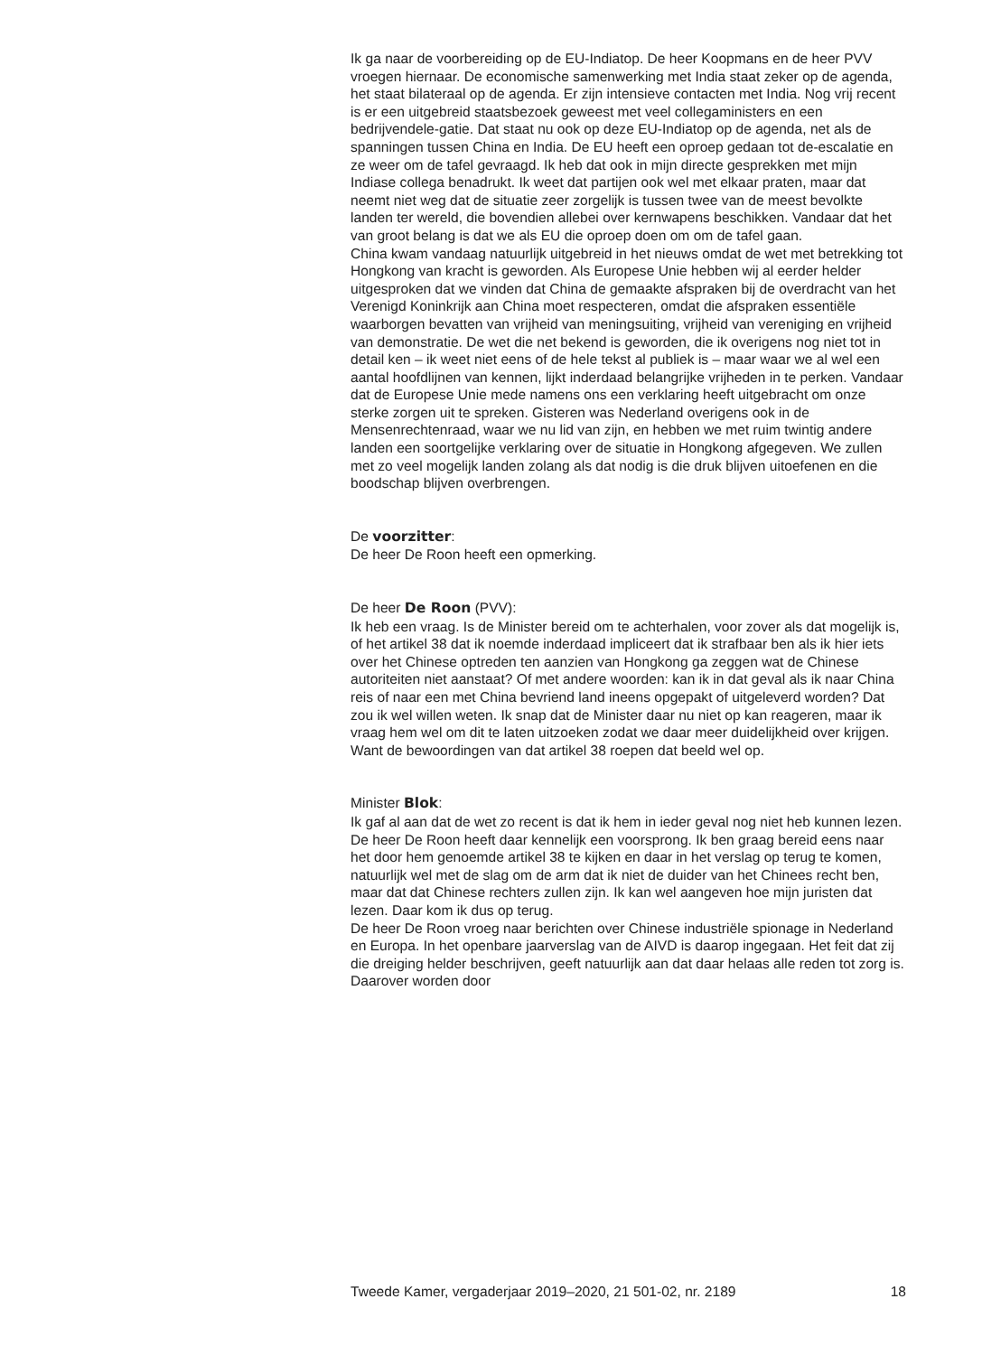Ik ga naar de voorbereiding op de EU-Indiatop. De heer Koopmans en de heer PVV vroegen hiernaar. De economische samenwerking met India staat zeker op de agenda, het staat bilateraal op de agenda. Er zijn intensieve contacten met India. Nog vrij recent is er een uitgebreid staatsbezoek geweest met veel collegaministers en een bedrijvendele-gatie. Dat staat nu ook op deze EU-Indiatop op de agenda, net als de spanningen tussen China en India. De EU heeft een oproep gedaan tot de-escalatie en ze weer om de tafel gevraagd. Ik heb dat ook in mijn directe gesprekken met mijn Indiase collega benadrukt. Ik weet dat partijen ook wel met elkaar praten, maar dat neemt niet weg dat de situatie zeer zorgelijk is tussen twee van de meest bevolkte landen ter wereld, die bovendien allebei over kernwapens beschikken. Vandaar dat het van groot belang is dat we als EU die oproep doen om om de tafel gaan.
China kwam vandaag natuurlijk uitgebreid in het nieuws omdat de wet met betrekking tot Hongkong van kracht is geworden. Als Europese Unie hebben wij al eerder helder uitgesproken dat we vinden dat China de gemaakte afspraken bij de overdracht van het Verenigd Koninkrijk aan China moet respecteren, omdat die afspraken essentiële waarborgen bevatten van vrijheid van meningsuiting, vrijheid van vereniging en vrijheid van demonstratie. De wet die net bekend is geworden, die ik overigens nog niet tot in detail ken – ik weet niet eens of de hele tekst al publiek is – maar waar we al wel een aantal hoofdlijnen van kennen, lijkt inderdaad belangrijke vrijheden in te perken. Vandaar dat de Europese Unie mede namens ons een verklaring heeft uitgebracht om onze sterke zorgen uit te spreken. Gisteren was Nederland overigens ook in de Mensenrechtenraad, waar we nu lid van zijn, en hebben we met ruim twintig andere landen een soortgelijke verklaring over de situatie in Hongkong afgegeven. We zullen met zo veel mogelijk landen zolang als dat nodig is die druk blijven uitoefenen en die boodschap blijven overbrengen.
De voorzitter:
De heer De Roon heeft een opmerking.
De heer De Roon (PVV):
Ik heb een vraag. Is de Minister bereid om te achterhalen, voor zover als dat mogelijk is, of het artikel 38 dat ik noemde inderdaad impliceert dat ik strafbaar ben als ik hier iets over het Chinese optreden ten aanzien van Hongkong ga zeggen wat de Chinese autoriteiten niet aanstaat? Of met andere woorden: kan ik in dat geval als ik naar China reis of naar een met China bevriend land ineens opgepakt of uitgeleverd worden? Dat zou ik wel willen weten. Ik snap dat de Minister daar nu niet op kan reageren, maar ik vraag hem wel om dit te laten uitzoeken zodat we daar meer duidelijkheid over krijgen. Want de bewoordingen van dat artikel 38 roepen dat beeld wel op.
Minister Blok:
Ik gaf al aan dat de wet zo recent is dat ik hem in ieder geval nog niet heb kunnen lezen. De heer De Roon heeft daar kennelijk een voorsprong. Ik ben graag bereid eens naar het door hem genoemde artikel 38 te kijken en daar in het verslag op terug te komen, natuurlijk wel met de slag om de arm dat ik niet de duider van het Chinees recht ben, maar dat dat Chinese rechters zullen zijn. Ik kan wel aangeven hoe mijn juristen dat lezen. Daar kom ik dus op terug.
De heer De Roon vroeg naar berichten over Chinese industriële spionage in Nederland en Europa. In het openbare jaarverslag van de AIVD is daarop ingegaan. Het feit dat zij die dreiging helder beschrijven, geeft natuurlijk aan dat daar helaas alle reden tot zorg is. Daarover worden door
Tweede Kamer, vergaderjaar 2019–2020, 21 501-02, nr. 2189 18